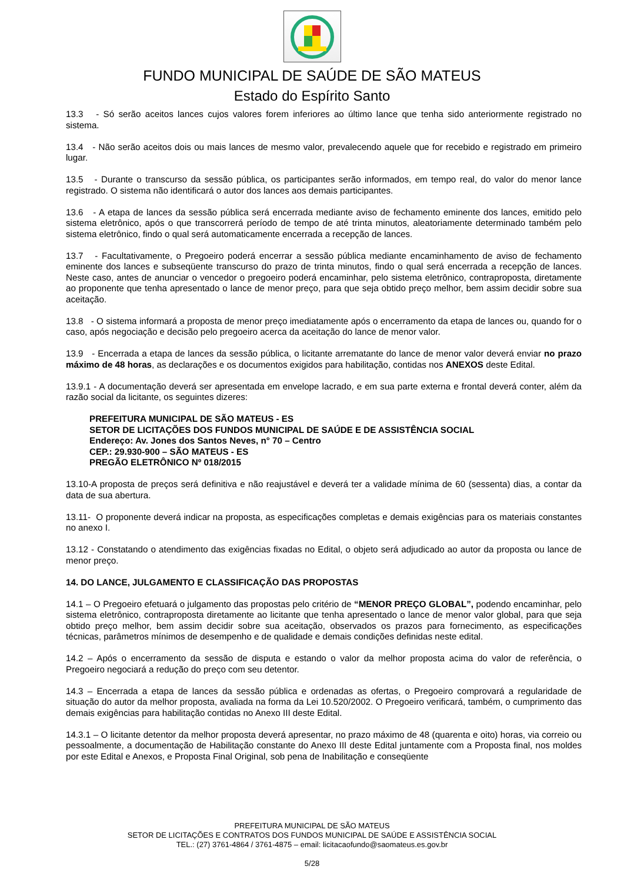FUNDO MUNICIPAL DE SAÚDE DE SÃO MATEUS
Estado do Espírito Santo
13.3 - Só serão aceitos lances cujos valores forem inferiores ao último lance que tenha sido anteriormente registrado no sistema.
13.4 - Não serão aceitos dois ou mais lances de mesmo valor, prevalecendo aquele que for recebido e registrado em primeiro lugar.
13.5 - Durante o transcurso da sessão pública, os participantes serão informados, em tempo real, do valor do menor lance registrado. O sistema não identificará o autor dos lances aos demais participantes.
13.6 - A etapa de lances da sessão pública será encerrada mediante aviso de fechamento eminente dos lances, emitido pelo sistema eletrônico, após o que transcorrerá período de tempo de até trinta minutos, aleatoriamente determinado também pelo sistema eletrônico, findo o qual será automaticamente encerrada a recepção de lances.
13.7 - Facultativamente, o Pregoeiro poderá encerrar a sessão pública mediante encaminhamento de aviso de fechamento eminente dos lances e subseqüente transcurso do prazo de trinta minutos, findo o qual será encerrada a recepção de lances. Neste caso, antes de anunciar o vencedor o pregoeiro poderá encaminhar, pelo sistema eletrônico, contraproposta, diretamente ao proponente que tenha apresentado o lance de menor preço, para que seja obtido preço melhor, bem assim decidir sobre sua aceitação.
13.8 - O sistema informará a proposta de menor preço imediatamente após o encerramento da etapa de lances ou, quando for o caso, após negociação e decisão pelo pregoeiro acerca da aceitação do lance de menor valor.
13.9 - Encerrada a etapa de lances da sessão pública, o licitante arrematante do lance de menor valor deverá enviar no prazo máximo de 48 horas, as declarações e os documentos exigidos para habilitação, contidas nos ANEXOS deste Edital.
13.9.1 - A documentação deverá ser apresentada em envelope lacrado, e em sua parte externa e frontal deverá conter, além da razão social da licitante, os seguintes dizeres:
PREFEITURA MUNICIPAL DE SÃO MATEUS - ES
SETOR DE LICITAÇÕES DOS FUNDOS MUNICIPAL DE SAÚDE E DE ASSISTÊNCIA SOCIAL
Endereço: Av. Jones dos Santos Neves, n° 70 – Centro
CEP.: 29.930-900 – SÃO MATEUS - ES
PREGÃO ELETRÔNICO Nº 018/2015
13.10-A proposta de preços será definitiva e não reajustável e deverá ter a validade mínima de 60 (sessenta) dias, a contar da data de sua abertura.
13.11- O proponente deverá indicar na proposta, as especificações completas e demais exigências para os materiais constantes no anexo I.
13.12 - Constatando o atendimento das exigências fixadas no Edital, o objeto será adjudicado ao autor da proposta ou lance de menor preço.
14. DO LANCE, JULGAMENTO E CLASSIFICAÇÃO DAS PROPOSTAS
14.1 – O Pregoeiro efetuará o julgamento das propostas pelo critério de “MENOR PREÇO GLOBAL”, podendo encaminhar, pelo sistema eletrônico, contraproposta diretamente ao licitante que tenha apresentado o lance de menor valor global, para que seja obtido preço melhor, bem assim decidir sobre sua aceitação, observados os prazos para fornecimento, as especificações técnicas, parâmetros mínimos de desempenho e de qualidade e demais condições definidas neste edital.
14.2 – Após o encerramento da sessão de disputa e estando o valor da melhor proposta acima do valor de referência, o Pregoeiro negociará a redução do preço com seu detentor.
14.3 – Encerrada a etapa de lances da sessão pública e ordenadas as ofertas, o Pregoeiro comprovará a regularidade de situação do autor da melhor proposta, avaliada na forma da Lei 10.520/2002. O Pregoeiro verificará, também, o cumprimento das demais exigências para habilitação contidas no Anexo III deste Edital.
14.3.1 – O licitante detentor da melhor proposta deverá apresentar, no prazo máximo de 48 (quarenta e oito) horas, via correio ou pessoalmente, a documentação de Habilitação constante do Anexo III deste Edital juntamente com a Proposta final, nos moldes por este Edital e Anexos, e Proposta Final Original, sob pena de Inabilitação e conseqüente
PREFEITURA MUNICIPAL DE SÃO MATEUS
SETOR DE LICITAÇÕES E CONTRATOS DOS FUNDOS MUNICIPAL DE SAÚDE E ASSISTÊNCIA SOCIAL
TEL.: (27) 3761-4864 / 3761-4875 – email: licitacaofundo@saomateus.es.gov.br
5/28